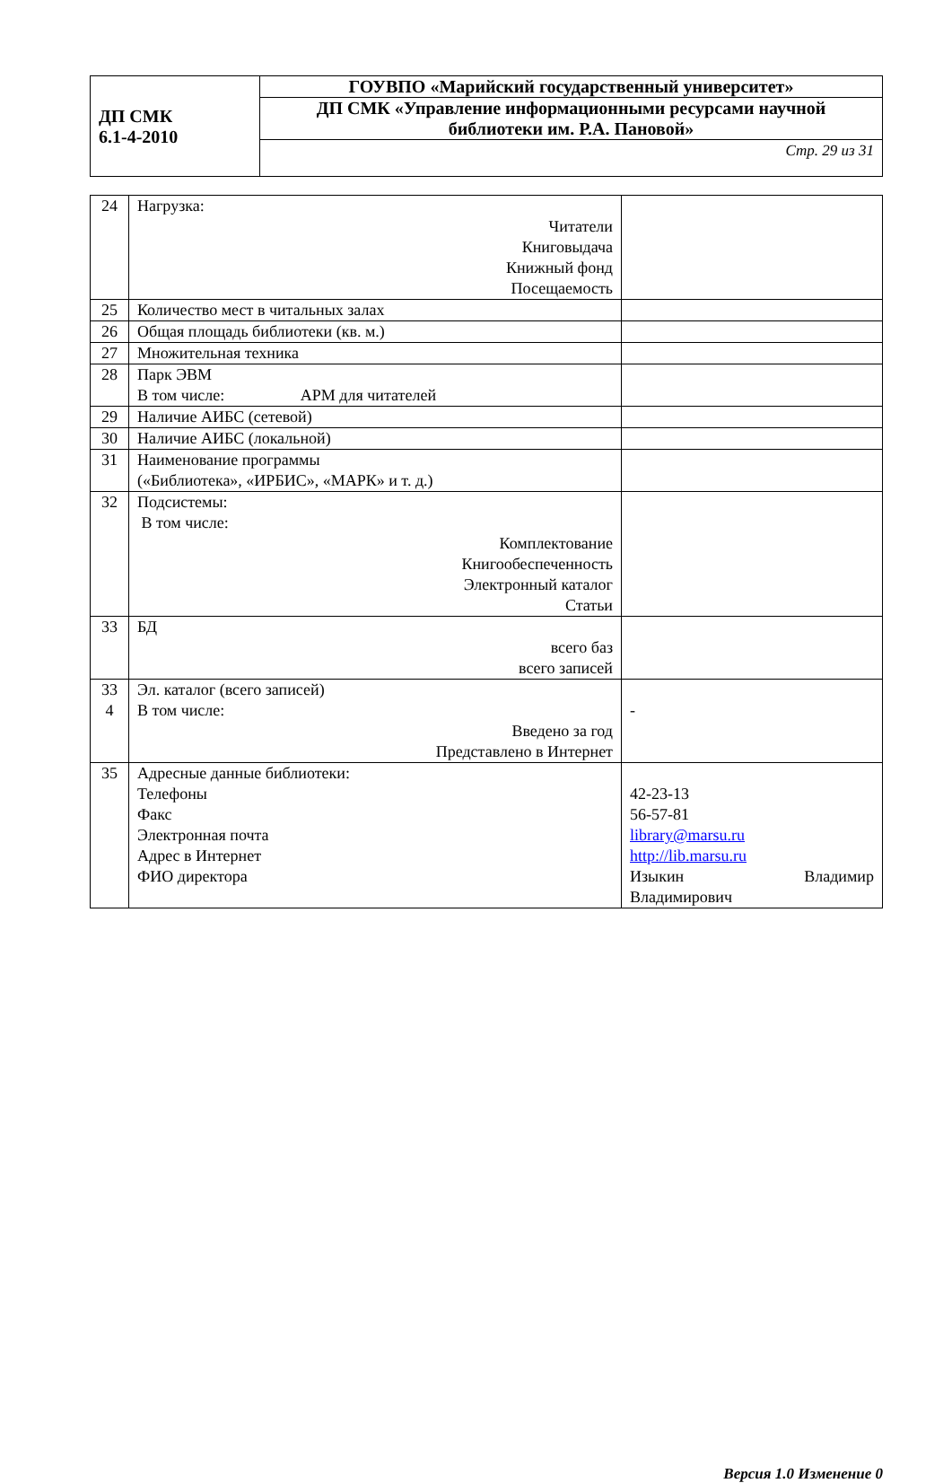| ДП СМК 6.1-4-2010 | ГОУВПО «Марийский государственный университет» |
| | ДП СМК «Управление информационными ресурсами научной библиотеки им. Р.А. Пановой» |
| | Стр. 29 из 31 |
| 24 | Нагрузка: Читатели Книговыдача Книжный фонд Посещаемость | |
| 25 | Количество мест в читальных залах | |
| 26 | Общая площадь библиотеки (кв. м.) | |
| 27 | Множительная техника | |
| 28 | Парк ЭВМ В том числе: АРМ для читателей | |
| 29 | Наличие АИБС (сетевой) | |
| 30 | Наличие АИБС (локальной) | |
| 31 | Наименование программы («Библиотека», «ИРБИС», «МАРК» и т. д.) | |
| 32 | Подсистемы: В том числе: Комплектование Книгообеспеченность Электронный каталог Статьи | |
| 33 | БД всего баз всего записей | |
| 33 4 | Эл. каталог (всего записей) В том числе: Введено за год Представлено в Интернет | - |
| 35 | Адресные данные библиотеки: Телефоны Факс Электронная почта Адрес в Интернет ФИО директора | 42-23-13 56-57-81 library@marsu.ru http://lib.marsu.ru Изыкин Владимир Владимирович |
Версия 1.0 Изменение 0